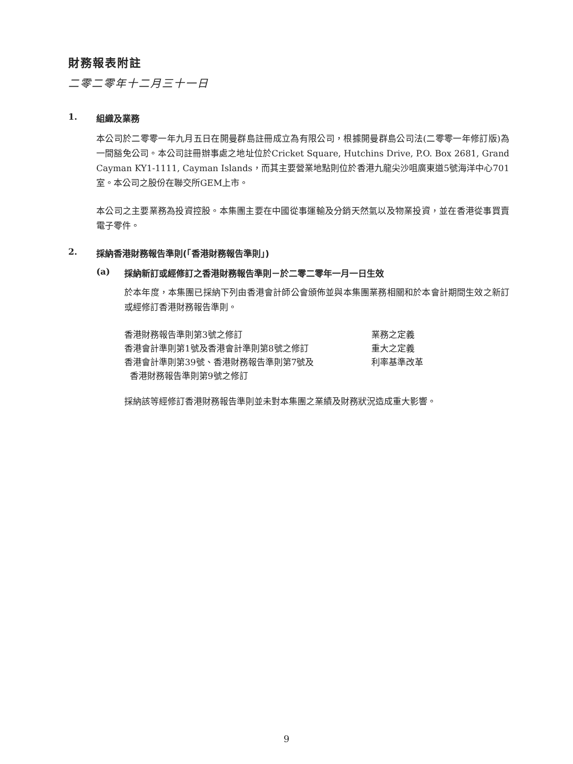財務報表附註
二零二零年十二月三十一日
1. 組織及業務
本公司於二零零一年九月五日在開曼群島註冊成立為有限公司，根據開曼群島公司法(二零零一年修訂版)為一間豁免公司。本公司註冊辦事處之地址位於Cricket Square, Hutchins Drive, P.O. Box 2681, Grand Cayman KY1-1111, Cayman Islands，而其主要營業地點則位於香港九龍尖沙咀廣東道5號海洋中心701室。本公司之股份在聯交所GEM上市。
本公司之主要業務為投資控股。本集團主要在中國從事運輸及分銷天然氣以及物業投資，並在香港從事買賣電子零件。
2. 採納香港財務報告準則(「香港財務報告準則」)
(a) 採納新訂或經修訂之香港財務報告準則－於二零二零年一月一日生效
於本年度，本集團已採納下列由香港會計師公會頒佈並與本集團業務相關和於本會計期間生效之新訂或經修訂香港財務報告準則。
| 香港財務報告準則第3號之修訂 | 業務之定義 |
| 香港會計準則第1號及香港會計準則第8號之修訂 | 重大之定義 |
| 香港會計準則第39號、香港財務報告準則第7號及 香港財務報告準則第9號之修訂 | 利率基準改革 |
採納該等經修訂香港財務報告準則並未對本集團之業績及財務狀況造成重大影響。
9